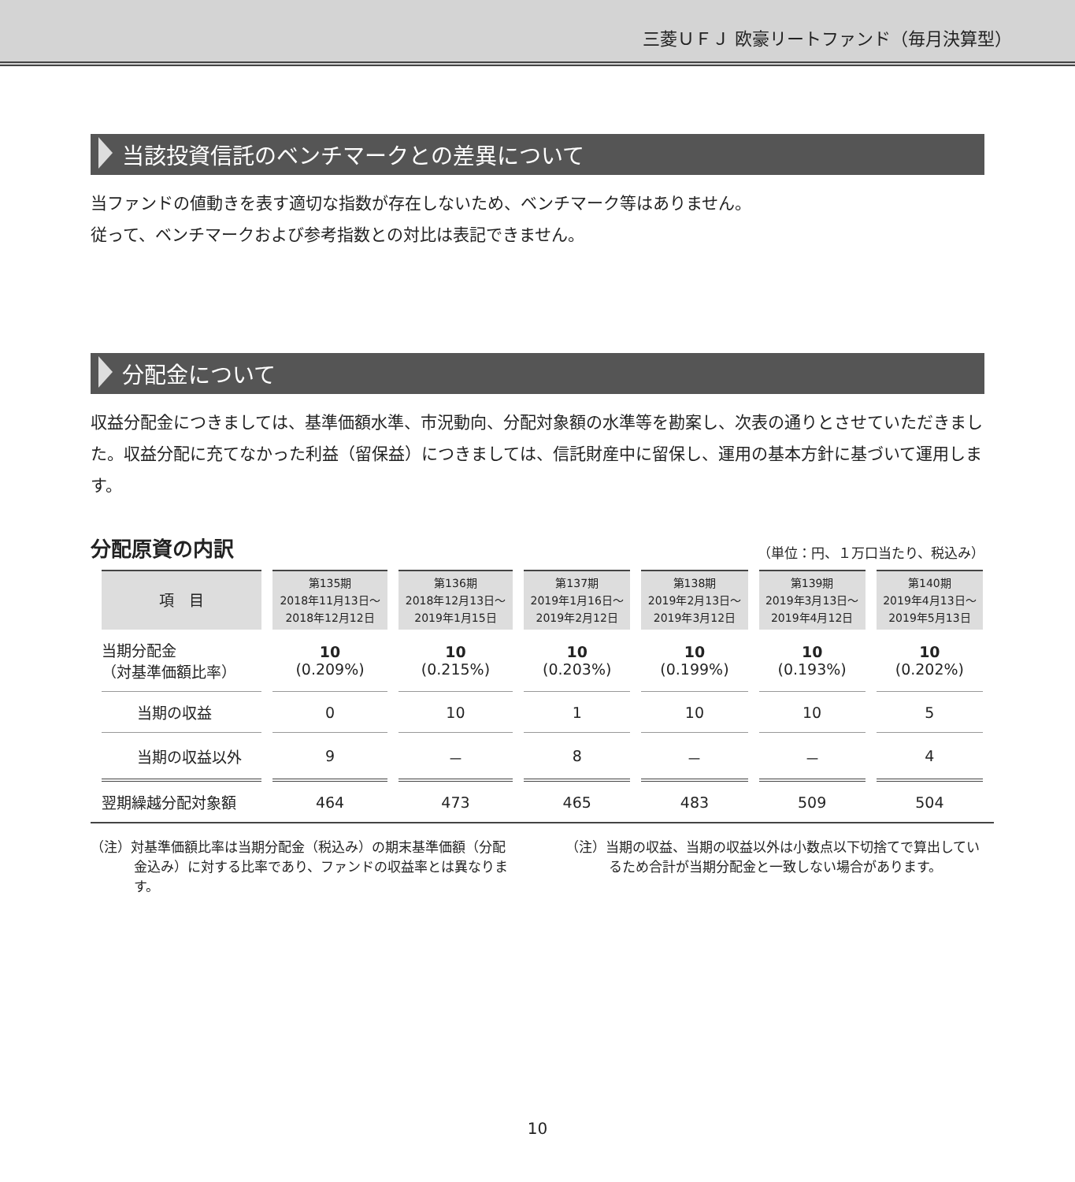三菱ＵＦＪ 欧豪リートファンド（毎月決算型）
当該投資信託のベンチマークとの差異について
当ファンドの値動きを表す適切な指数が存在しないため、ベンチマーク等はありません。
従って、ベンチマークおよび参考指数との対比は表記できません。
分配金について
収益分配金につきましては、基準価額水準、市況動向、分配対象額の水準等を勘案し、次表の通りとさせていただきました。収益分配に充てなかった利益（留保益）につきましては、信託財産中に留保し、運用の基本方針に基づいて運用します。
分配原資の内訳 （単位：円、１万口当たり、税込み）
| 項 目 | 第135期 2018年11月13日～ 2018年12月12日 | 第136期 2018年12月13日～ 2019年1月15日 | 第137期 2019年1月16日～ 2019年2月12日 | 第138期 2019年2月13日～ 2019年3月12日 | 第139期 2019年3月13日～ 2019年4月12日 | 第140期 2019年4月13日～ 2019年5月13日 |
| --- | --- | --- | --- | --- | --- | --- |
| 当期分配金 （対基準価額比率） | 10 (0.209%) | 10 (0.215%) | 10 (0.203%) | 10 (0.199%) | 10 (0.193%) | 10 (0.202%) |
| 当期の収益 | 0 | 10 | 1 | 10 | 10 | 5 |
| 当期の収益以外 | 9 | － | 8 | － | － | 4 |
| 翌期繰越分配対象額 | 464 | 473 | 465 | 483 | 509 | 504 |
（注）対基準価額比率は当期分配金（税込み）の期末基準価額（分配金込み）に対する比率であり、ファンドの収益率とは異なります。
（注）当期の収益、当期の収益以外は小数点以下切捨てで算出しているため合計が当期分配金と一致しない場合があります。
10